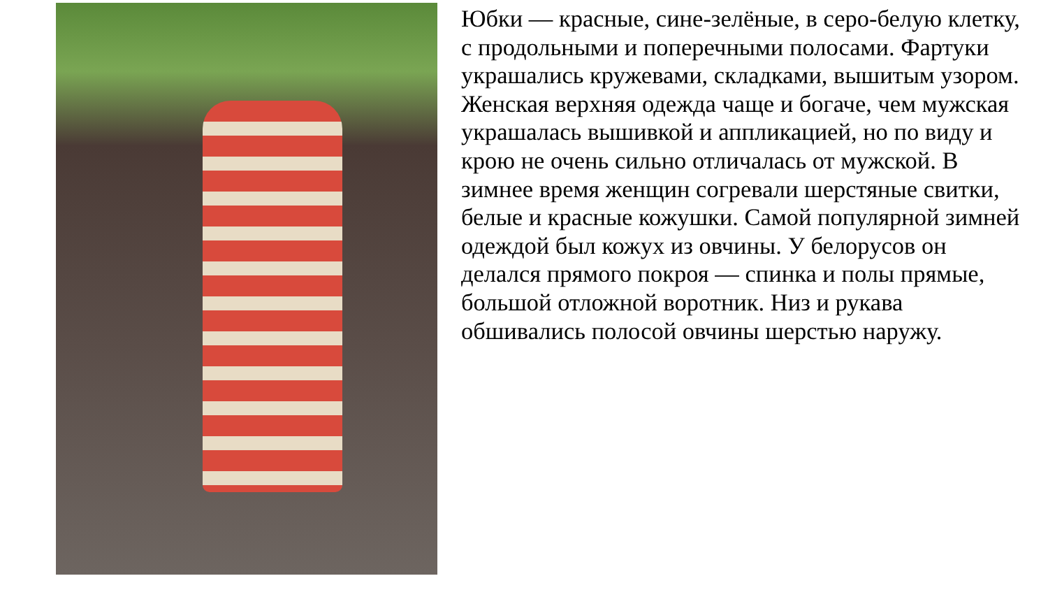Юбки — красные, сине-зелёные, в серо-белую клетку, с продольными и поперечными полосами. Фартуки украшались кружевами, складками, вышитым узором. Женская верхняя одежда чаще и богаче, чем мужская украшалась вышивкой и аппликацией, но по виду и крою не очень сильно отличалась от мужской. В зимнее время женщин согревали шерстяные свитки, белые и красные кожушки. Самой популярной зимней одеждой был кожух из овчины. У белорусов он делался прямого покроя — спинка и полы прямые, большой отложной воротник. Низ и рукава обшивались полосой овчины шерстью наружу.